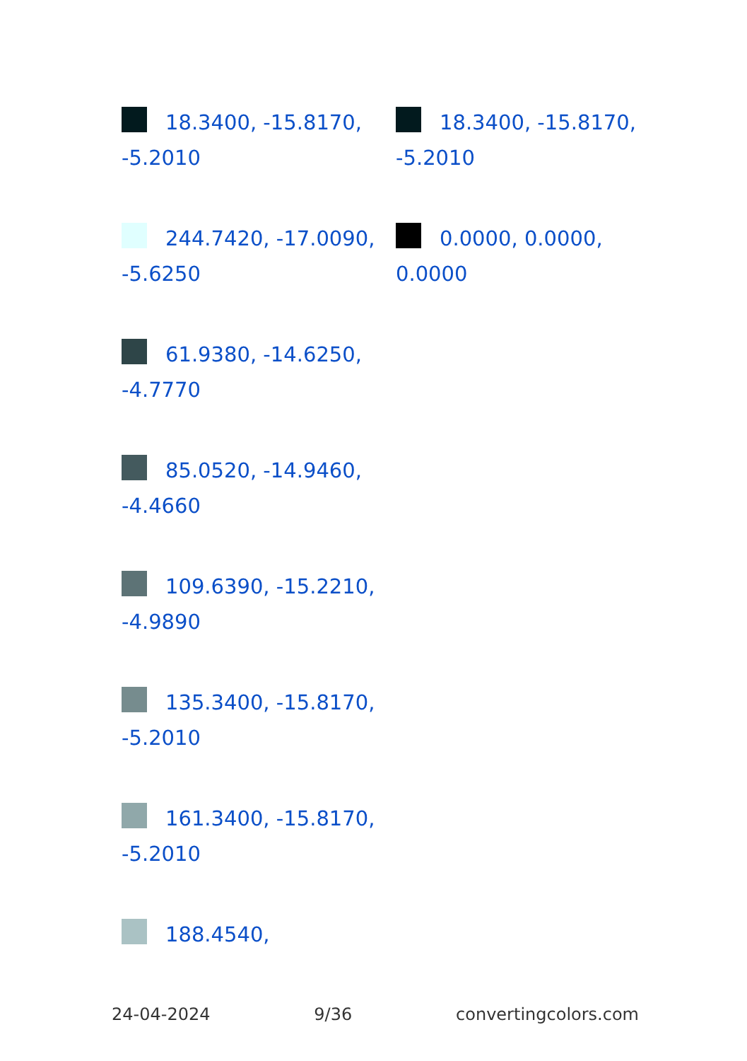18.3400, -15.8170, -5.2010
18.3400, -15.8170, -5.2010
244.7420, -17.0090, -5.6250
0.0000, 0.0000, 0.0000
61.9380, -14.6250, -4.7770
85.0520, -14.9460, -4.4660
109.6390, -15.2210, -4.9890
135.3400, -15.8170, -5.2010
161.3400, -15.8170, -5.2010
188.4540,
24-04-2024 9/36 convertingcolors.com